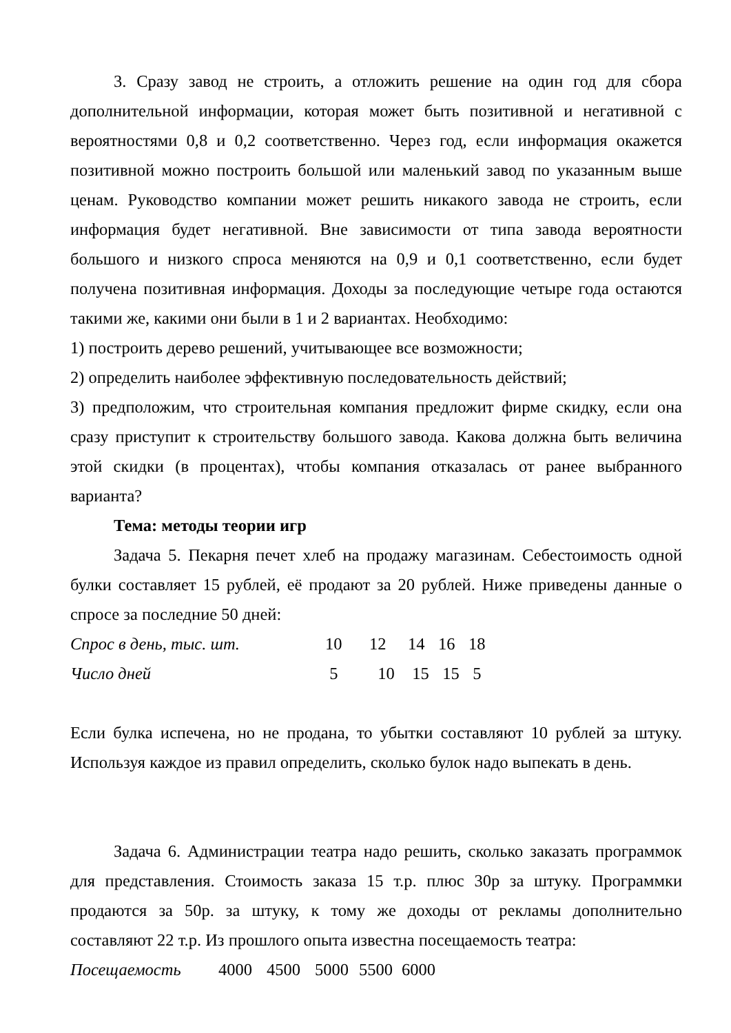3. Сразу завод не строить, а отложить решение на один год для сбора дополнительной информации, которая может быть позитивной и негативной с вероятностями 0,8 и 0,2 соответственно. Через год, если информация окажется позитивной можно построить большой или маленький завод по указанным выше ценам. Руководство компании может решить никакого завода не строить, если информация будет негативной. Вне зависимости от типа завода вероятности большого и низкого спроса меняются на 0,9 и 0,1 соответственно, если будет получена позитивная информация. Доходы за последующие четыре года остаются такими же, какими они были в 1 и 2 вариантах. Необходимо:
1) построить дерево решений, учитывающее все возможности;
2) определить наиболее эффективную последовательность действий;
3) предположим, что строительная компания предложит фирме скидку, если она сразу приступит к строительству большого завода. Какова должна быть величина этой скидки (в процентах), чтобы компания отказалась от ранее выбранного варианта?
Тема: методы теории игр
Задача 5. Пекарня печет хлеб на продажу магазинам. Себестоимость одной булки составляет 15 рублей, её продают за 20 рублей. Ниже приведены данные о спросе за последние 50 дней:
| Спрос в день, тыс. шт. | 10 | 12 | 14 | 16 | 18 |
| Число дней | 5 | 10 | 15 | 15 | 5 |
Если булка испечена, но не продана, то убытки составляют 10 рублей за штуку. Используя каждое из правил определить, сколько булок надо выпекать в день.
Задача 6. Администрации театра надо решить, сколько заказать программок для представления. Стоимость заказа 15 т.р. плюс 30р за штуку. Программки продаются за 50р. за штуку, к тому же доходы от рекламы дополнительно составляют 22 т.р. Из прошлого опыта известна посещаемость театра:
| Посещаемость | 4000 | 4500 | 5000 | 5500 | 6000 |